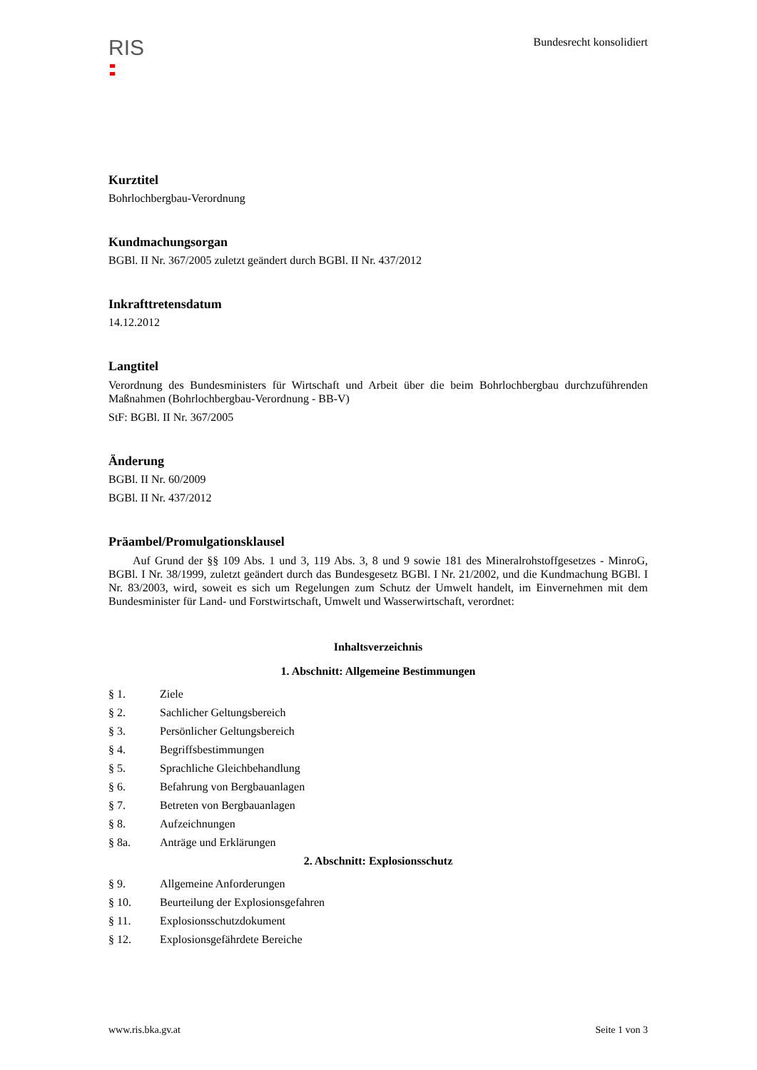RIS
Bundesrecht konsolidiert
Kurztitel
Bohrlochbergbau-Verordnung
Kundmachungsorgan
BGBl. II Nr. 367/2005 zuletzt geändert durch BGBl. II Nr. 437/2012
Inkrafttretensdatum
14.12.2012
Langtitel
Verordnung des Bundesministers für Wirtschaft und Arbeit über die beim Bohrlochbergbau durchzuführenden Maßnahmen (Bohrlochbergbau-Verordnung - BB-V)
StF: BGBl. II Nr. 367/2005
Änderung
BGBl. II Nr. 60/2009
BGBl. II Nr. 437/2012
Präambel/Promulgationsklausel
Auf Grund der §§ 109 Abs. 1 und 3, 119 Abs. 3, 8 und 9 sowie 181 des Mineralrohstoffgesetzes - MinroG, BGBl. I Nr. 38/1999, zuletzt geändert durch das Bundesgesetz BGBl. I Nr. 21/2002, und die Kundmachung BGBl. I Nr. 83/2003, wird, soweit es sich um Regelungen zum Schutz der Umwelt handelt, im Einvernehmen mit dem Bundesminister für Land- und Forstwirtschaft, Umwelt und Wasserwirtschaft, verordnet:
Inhaltsverzeichnis
1. Abschnitt: Allgemeine Bestimmungen
§ 1. Ziele
§ 2. Sachlicher Geltungsbereich
§ 3. Persönlicher Geltungsbereich
§ 4. Begriffsbestimmungen
§ 5. Sprachliche Gleichbehandlung
§ 6. Befahrung von Bergbauanlagen
§ 7. Betreten von Bergbauanlagen
§ 8. Aufzeichnungen
§ 8a. Anträge und Erklärungen
2. Abschnitt: Explosionsschutz
§ 9. Allgemeine Anforderungen
§ 10. Beurteilung der Explosionsgefahren
§ 11. Explosionsschutzdokument
§ 12. Explosionsgefährdete Bereiche
www.ris.bka.gv.at Seite 1 von 3